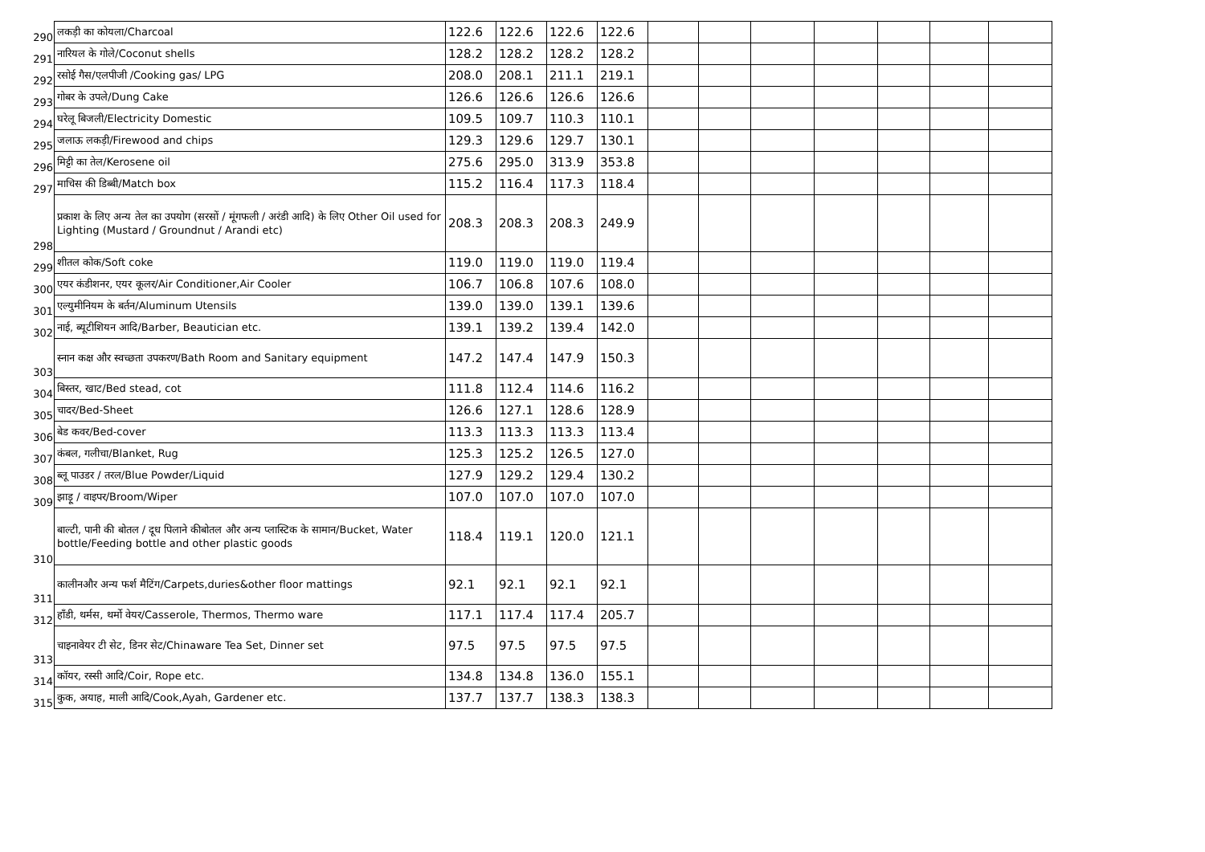| 290 | लकड़ी का कोयला/Charcoal | 122.6 | 122.6 | 122.6 | 122.6 | | | | | | | |
| 291 | नारियल के गोले/Coconut shells | 128.2 | 128.2 | 128.2 | 128.2 | | | | | | | |
| 292 | रसोई गैस/एलपीजी /Cooking gas/ LPG | 208.0 | 208.1 | 211.1 | 219.1 | | | | | | | |
| 293 | गोबर के उपले/Dung Cake | 126.6 | 126.6 | 126.6 | 126.6 | | | | | | | |
| 294 | घरेलू बिजली/Electricity Domestic | 109.5 | 109.7 | 110.3 | 110.1 | | | | | | | |
| 295 | जलाऊ लकड़ी/Firewood and chips | 129.3 | 129.6 | 129.7 | 130.1 | | | | | | | |
| 296 | मिट्टी का तेल/Kerosene oil | 275.6 | 295.0 | 313.9 | 353.8 | | | | | | | |
| 297 | माचिस की डिब्बी/Match box | 115.2 | 116.4 | 117.3 | 118.4 | | | | | | | |
| 298 | प्रकाश के लिए अन्य तेल का उपयोग (सरसों / मूंगफली / अरंडी आदि) के लिए Other Oil used for Lighting (Mustard / Groundnut / Arandi etc) | 208.3 | 208.3 | 208.3 | 249.9 | | | | | | | |
| 299 | शीतल कोक/Soft coke | 119.0 | 119.0 | 119.0 | 119.4 | | | | | | | |
| 300 | एयर कंडीशनर, एयर कूलर/Air Conditioner,Air Cooler | 106.7 | 106.8 | 107.6 | 108.0 | | | | | | | |
| 301 | एल्युमीनियम के बर्तन/Aluminum Utensils | 139.0 | 139.0 | 139.1 | 139.6 | | | | | | | |
| 302 | नाई, ब्यूटीशियन आदि/Barber, Beautician etc. | 139.1 | 139.2 | 139.4 | 142.0 | | | | | | | |
| 303 | स्नान कक्ष और स्वच्छता उपकरण/Bath Room and Sanitary equipment | 147.2 | 147.4 | 147.9 | 150.3 | | | | | | | |
| 304 | बिस्तर, खाट/Bed stead, cot | 111.8 | 112.4 | 114.6 | 116.2 | | | | | | | |
| 305 | चादर/Bed-Sheet | 126.6 | 127.1 | 128.6 | 128.9 | | | | | | | |
| 306 | बेड कवर/Bed-cover | 113.3 | 113.3 | 113.3 | 113.4 | | | | | | | |
| 307 | कंबल, गलीचा/Blanket, Rug | 125.3 | 125.2 | 126.5 | 127.0 | | | | | | | |
| 308 | ब्लू पाउडर / तरल/Blue Powder/Liquid | 127.9 | 129.2 | 129.4 | 130.2 | | | | | | | |
| 309 | झाड़ू / वाइपर/Broom/Wiper | 107.0 | 107.0 | 107.0 | 107.0 | | | | | | | |
| 310 | बाल्टी, पानी की बोतल / दूध पिलाने कीबोतल और अन्य प्लास्टिक के सामान/Bucket, Water bottle/Feeding bottle and other plastic goods | 118.4 | 119.1 | 120.0 | 121.1 | | | | | | | |
| 311 | कालीनऔर अन्य फर्श मैटिंग/Carpets,duries&other floor mattings | 92.1 | 92.1 | 92.1 | 92.1 | | | | | | | |
| 312 | हाँडी, थर्मस, थर्मो वेयर/Casserole, Thermos, Thermo ware | 117.1 | 117.4 | 117.4 | 205.7 | | | | | | | |
| 313 | चाइनावेयर टी सेट, डिनर सेट/Chinaware Tea Set, Dinner set | 97.5 | 97.5 | 97.5 | 97.5 | | | | | | | |
| 314 | कॉयर, रस्सी आदि/Coir, Rope etc. | 134.8 | 134.8 | 136.0 | 155.1 | | | | | | | |
| 315 | कुक, अयाह, माली आदि/Cook,Ayah, Gardener etc. | 137.7 | 137.7 | 138.3 | 138.3 | | | | | | | |